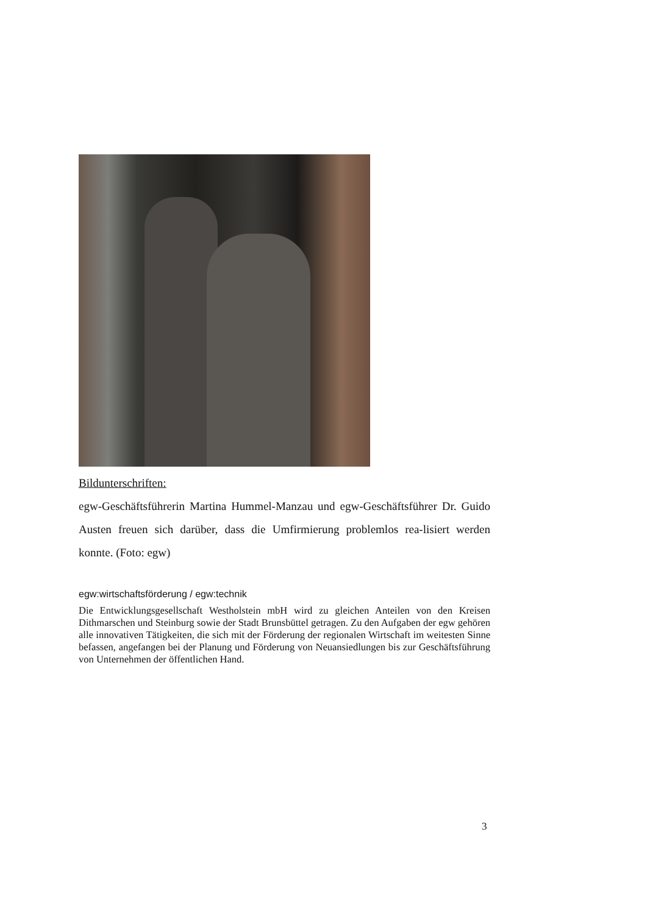Bildunterschriften:
egw-Geschäftsführerin Martina Hummel-Manzau und egw-Geschäftsführer Dr. Guido Austen freuen sich darüber, dass die Umfirmierung problemlos rea-lisiert werden konnte. (Foto: egw)
egw:wirtschaftsförderung / egw:technik
Die Entwicklungsgesellschaft Westholstein mbH wird zu gleichen Anteilen von den Kreisen Dithmarschen und Steinburg sowie der Stadt Brunsbüttel getragen. Zu den Aufgaben der egw gehören alle innovativen Tätigkeiten, die sich mit der Förderung der regionalen Wirtschaft im weitesten Sinne befassen, angefangen bei der Planung und Förderung von Neuansiedlungen bis zur Geschäftsführung von Unternehmen der öffentlichen Hand.
3